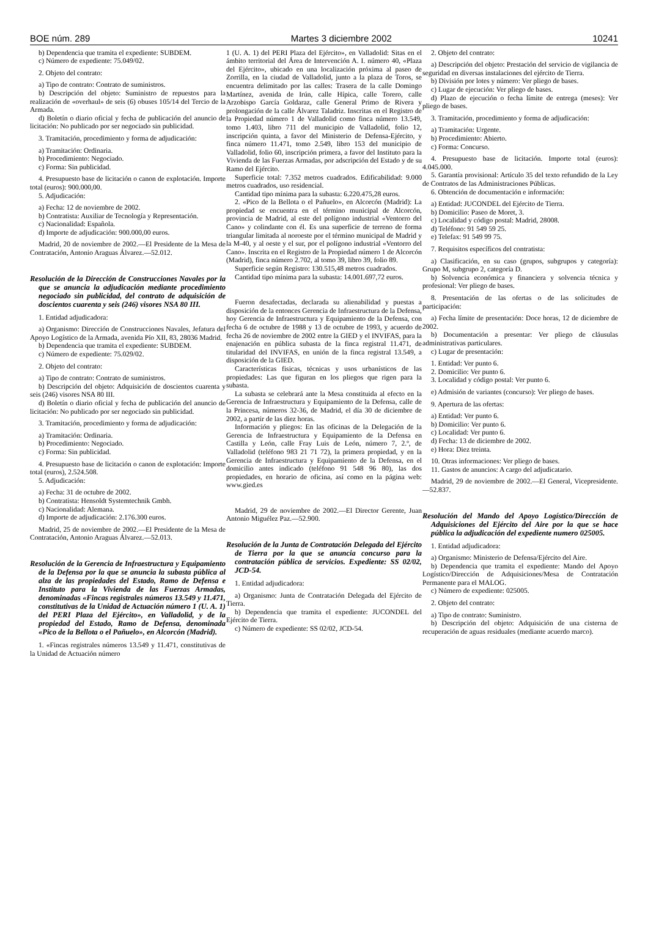BOE núm. 289 Martes 3 diciembre 2002 10241
b) Dependencia que tramita el expediente: SUBDEM.
c) Número de expediente: 75.049/02.
2. Objeto del contrato:
a) Tipo de contrato: Contrato de suministros.
b) Descripción del objeto: Suministro de repuestos para la realización de «overhaul» de seis (6) obuses 105/14 del Tercio de la Armada.
d) Boletín o diario oficial y fecha de publicación del anuncio de licitación: No publicado por ser negociado sin publicidad.
3. Tramitación, procedimiento y forma de adjudicación:
a) Tramitación: Ordinaria.
b) Procedimiento: Negociado.
c) Forma: Sin publicidad.
4. Presupuesto base de licitación o canon de explotación. Importe total (euros): 900.000,00.
5. Adjudicación:
a) Fecha: 12 de noviembre de 2002.
b) Contratista: Auxiliar de Tecnología y Representación.
c) Nacionalidad: Española.
d) Importe de adjudicación: 900.000,00 euros.
Madrid, 20 de noviembre de 2002.—El Presidente de la Mesa de Contratación, Antonio Araguas Álvarez.—52.012.
Resolución de la Dirección de Construcciones Navales por la que se anuncia la adjudicación mediante procedimiento negociado sin publicidad, del contrato de adquisición de doscientos cuarenta y seis (246) visores NSA 80 III.
1. Entidad adjudicadora:
a) Organismo: Dirección de Construcciones Navales, Jefatura del Apoyo Logístico de la Armada, avenida Pío XII, 83, 28036 Madrid.
b) Dependencia que tramita el expediente: SUBDEM.
c) Número de expediente: 75.029/02.
2. Objeto del contrato:
a) Tipo de contrato: Contrato de suministros.
b) Descripción del objeto: Adquisición de doscientos cuarenta y seis (246) visores NSA 80 III.
d) Boletín o diario oficial y fecha de publicación del anuncio de licitación: No publicado por ser negociado sin publicidad.
3. Tramitación, procedimiento y forma de adjudicación:
a) Tramitación: Ordinaria.
b) Procedimiento: Negociado.
c) Forma: Sin publicidad.
4. Presupuesto base de licitación o canon de explotación: Importe total (euros), 2.524.508.
5. Adjudicación:
a) Fecha: 31 de octubre de 2002.
b) Contratista: Hensoldt Systemtechnik Gmbh.
c) Nacionalidad: Alemana.
d) Importe de adjudicación: 2.176.300 euros.
Madrid, 25 de noviembre de 2002.—El Presidente de la Mesa de Contratación, Antonio Araguas Álvarez.—52.013.
Resolución de la Gerencia de Infraestructura y Equipamiento de la Defensa por la que se anuncia la subasta pública al alza de las propiedades del Estado, Ramo de Defensa e Instituto para la Vivienda de las Fuerzas Armadas, denominadas «Fincas registrales números 13.549 y 11.471, constitutivas de la Unidad de Actuación número 1 (U. A. 1) del PERI Plaza del Ejército», en Valladolid, y de la propiedad del Estado, Ramo de Defensa, denominada «Pico de la Bellota o el Pañuelo», en Alcorcón (Madrid).
1. «Fincas registrales números 13.549 y 11.471, constitutivas de la Unidad de Actuación número
1 (U. A. 1) del PERI Plaza del Ejército», en Valladolid: Sitas en el ámbito territorial del Área de Intervención A. I. número 40, «Plaza del Ejército», ubicado en una localización próxima al paseo de Zorrilla, en la ciudad de Valladolid, junto a la plaza de Toros, se encuentra delimitado por las calles: Trasera de la calle Domingo Martínez, avenida de Irún, calle Hípica, calle Torero, calle Arzobispo García Goldaraz, calle General Primo de Rivera y prolongación de la calle Álvarez Taladriz. Inscritas en el Registro de la Propiedad número 1 de Valladolid como finca número 13.549, tomo 1.403, libro 711 del municipio de Valladolid, folio 12, inscripción quinta, a favor del Ministerio de Defensa-Ejército, y finca número 11.471, tomo 2.549, libro 153 del municipio de Valladolid, folio 60, inscripción primera, a favor del Instituto para la Vivienda de las Fuerzas Armadas, por adscripción del Estado y de su Ramo del Ejército.
Superficie total: 7.352 metros cuadrados. Edificabilidad: 9.000 metros cuadrados, uso residencial.
Cantidad tipo mínima para la subasta: 6.220.475,28 euros.
2. «Pico de la Bellota o el Pañuelo», en Alcorcón (Madrid): La propiedad se encuentra en el término municipal de Alcorcón, provincia de Madrid, al este del polígono industrial «Ventorro del Cano» y colindante con él. Es una superficie de terreno de forma triangular limitada al noroeste por el término municipal de Madrid y la M-40, y al oeste y el sur, por el polígono industrial «Ventorro del Cano». Inscrita en el Registro de la Propiedad número 1 de Alcorcón (Madrid), finca número 2.702, al tomo 39, libro 39, folio 89.
Superficie según Registro: 130.515,48 metros cuadrados.
Cantidad tipo mínima para la subasta: 14.001.697,72 euros.
Fueron desafectadas, declarada su alienabilidad y puestas a disposición de la entonces Gerencia de Infraestructura de la Defensa, hoy Gerencia de Infraestructura y Equipamiento de la Defensa, con fecha 6 de octubre de 1988 y 13 de octubre de 1993, y acuerdo de fecha 26 de noviembre de 2002 entre la GIED y el INVIFAS, para la enajenación en pública subasta de la finca registral 11.471, de titularidad del INVIFAS, en unión de la finca registral 13.549, a disposición de la GIED.
Características fisicas, técnicas y usos urbanísticos de las propiedades: Las que figuran en los pliegos que rigen para la subasta.
La subasta se celebrará ante la Mesa constituida al efecto en la Gerencia de Infraestructura y Equipamiento de la Defensa, calle de la Princesa, números 32-36, de Madrid, el día 30 de diciembre de 2002, a partir de las diez horas.
Información y pliegos: En las oficinas de la Delegación de la Gerencia de Infraestructura y Equipamiento de la Defensa en Castilla y León, calle Fray Luis de León, número 7, 2.º, de Valladolid (teléfono 983 21 71 72), la primera propiedad, y en la Gerencia de Infraestructura y Equipamiento de la Defensa, en el domicilio antes indicado (teléfono 91 548 96 80), las dos propiedades, en horario de oficina, así como en la página web: www.gied.es
Madrid, 29 de noviembre de 2002.—El Director Gerente, Juan Antonio Miguélez Paz.—52.900.
Resolución de la Junta de Contratación Delegada del Ejército de Tierra por la que se anuncia concurso para la contratación pública de servicios. Expediente: SS 02/02, JCD-54.
1. Entidad adjudicadora:
a) Organismo: Junta de Contratación Delegada del Ejército de Tierra.
b) Dependencia que tramita el expediente: JUCONDEL del Ejército de Tierra.
c) Número de expediente: SS 02/02, JCD-54.
2. Objeto del contrato:
a) Descripción del objeto: Prestación del servicio de vigilancia de seguridad en diversas instalaciones del ejército de Tierra.
b) División por lotes y número: Ver pliego de bases.
c) Lugar de ejecución: Ver pliego de bases.
d) Plazo de ejecución o fecha límite de entrega (meses): Ver pliego de bases.
3. Tramitación, procedimiento y forma de adjudicación:
a) Tramitación: Urgente.
b) Procedimiento: Abierto.
c) Forma: Concurso.
4. Presupuesto base de licitación. Importe total (euros): 4.045.000.
5. Garantía provisional: Artículo 35 del texto refundido de la Ley de Contratos de las Administraciones Públicas.
6. Obtención de documentación e información:
a) Entidad: JUCONDEL del Ejército de Tierra.
b) Domicilio: Paseo de Moret, 3.
c) Localidad y código postal: Madrid, 28008.
d) Teléfono: 91 549 59 25.
e) Telefax: 91 549 99 75.
7. Requisitos específicos del contratista:
a) Clasificación, en su caso (grupos, subgrupos y categoría): Grupo M, subgrupo 2, categoría D.
b) Solvencia económica y financiera y solvencia técnica y profesional: Ver pliego de bases.
8. Presentación de las ofertas o de las solicitudes de participación:
a) Fecha límite de presentación: Doce horas, 12 de diciembre de 2002.
b) Documentación a presentar: Ver pliego de cláusulas administrativas particulares.
c) Lugar de presentación:
1. Entidad: Ver punto 6.
2. Domicilio: Ver punto 6.
3. Localidad y código postal: Ver punto 6.
e) Admisión de variantes (concurso): Ver pliego de bases.
9. Apertura de las ofertas:
a) Entidad: Ver punto 6.
b) Domicilio: Ver punto 6.
c) Localidad: Ver punto 6.
d) Fecha: 13 de diciembre de 2002.
e) Hora: Diez treinta.
10. Otras informaciones: Ver pliego de bases.
11. Gastos de anuncios: A cargo del adjudicatario.
Madrid, 29 de noviembre de 2002.—El General, Vicepresidente.—52.837.
Resolución del Mando del Apoyo Logístico/Dirección de Adquisiciones del Ejército del Aire por la que se hace pública la adjudicación del expediente numero 025005.
1. Entidad adjudicadora:
a) Organismo: Ministerio de Defensa/Ejército del Aire.
b) Dependencia que tramita el expediente: Mando del Apoyo Logístico/Dirección de Adquisiciones/Mesa de Contratación Permanente para el MALOG.
c) Número de expediente: 025005.
2. Objeto del contrato:
a) Tipo de contrato: Suministro.
b) Descripción del objeto: Adquisición de una cisterna de recuperación de aguas residuales (mediante acuerdo marco).